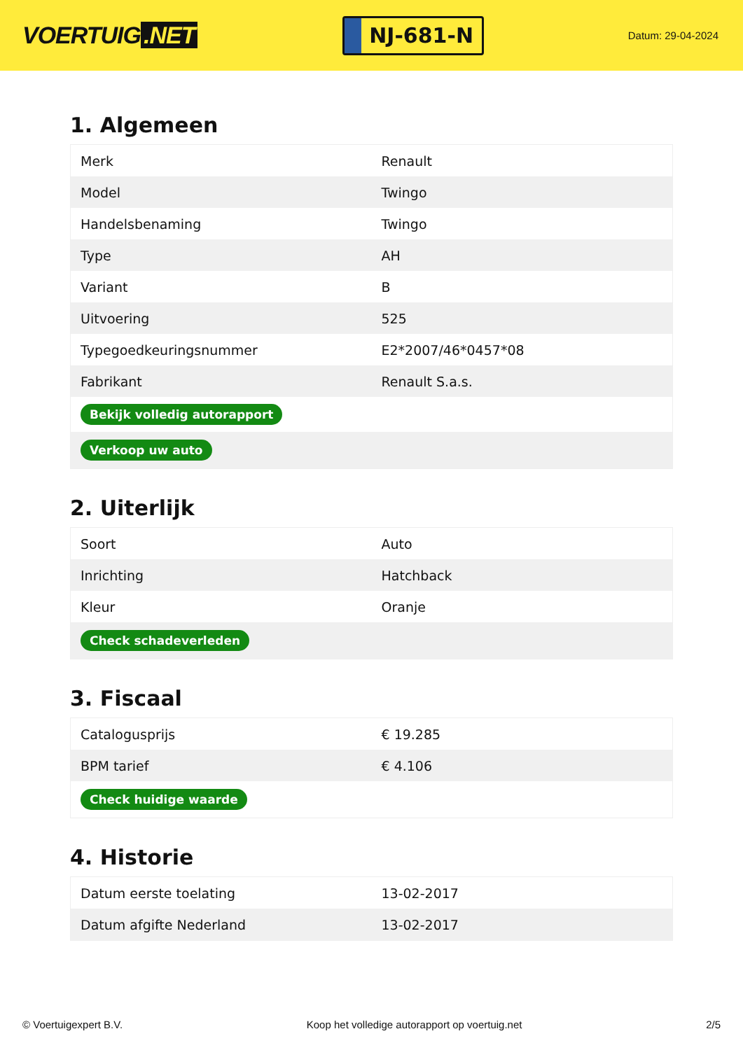VOERTUIG.NET
NJ-681-N
Datum: 29-04-2024
1. Algemeen
| Merk | Renault |
| Model | Twingo |
| Handelsbenaming | Twingo |
| Type | AH |
| Variant | B |
| Uitvoering | 525 |
| Typegoedkeuringsnummer | E2*2007/46*0457*08 |
| Fabrikant | Renault S.a.s. |
| Bekijk volledig autorapport | |
| Verkoop uw auto | |
2. Uiterlijk
| Soort | Auto |
| Inrichting | Hatchback |
| Kleur | Oranje |
| Check schadeverleden | |
3. Fiscaal
| Catalogusprijs | € 19.285 |
| BPM tarief | € 4.106 |
| Check huidige waarde | |
4. Historie
| Datum eerste toelating | 13-02-2017 |
| Datum afgifte Nederland | 13-02-2017 |
© Voertuigexpert B.V. Koop het volledige autorapport op voertuig.net 2/5